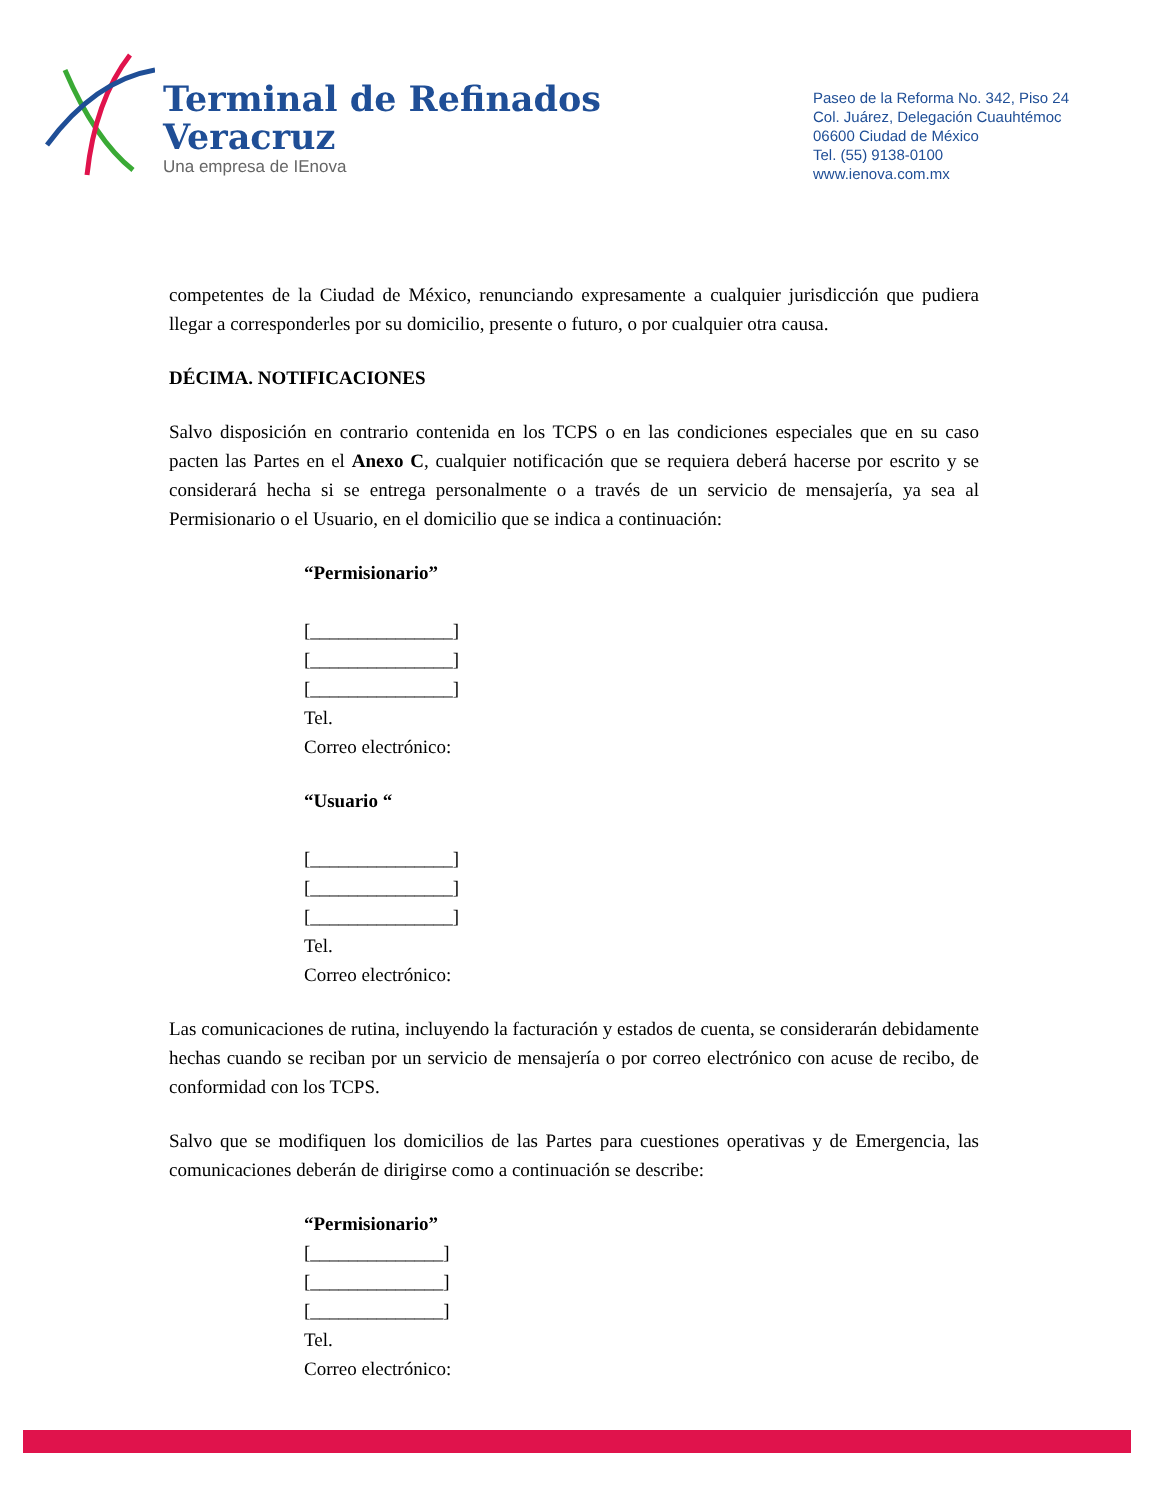Terminal de Refinados
Veracruz
Una empresa de IEnova
Paseo de la Reforma No. 342, Piso 24
Col. Juárez, Delegación Cuauhtémoc
06600 Ciudad de México
Tel. (55) 9138-0100
www.ienova.com.mx
competentes de la Ciudad de México, renunciando expresamente a cualquier jurisdicción que pudiera llegar a corresponderles por su domicilio, presente o futuro, o por cualquier otra causa.
DÉCIMA. NOTIFICACIONES
Salvo disposición en contrario contenida en los TCPS o en las condiciones especiales que en su caso pacten las Partes en el Anexo C, cualquier notificación que se requiera deberá hacerse por escrito y se considerará hecha si se entrega personalmente o a través de un servicio de mensajería, ya sea al Permisionario o el Usuario, en el domicilio que se indica a continuación:
“Permisionario”
[_______________]
[_______________]
[_______________]
Tel.
Correo electrónico:
“Usuario “
[_______________]
[_______________]
[_______________]
Tel.
Correo electrónico:
Las comunicaciones de rutina, incluyendo la facturación y estados de cuenta, se considerarán debidamente hechas cuando se reciban por un servicio de mensajería o por correo electrónico con acuse de recibo, de conformidad con los TCPS.
Salvo que se modifiquen los domicilios de las Partes para cuestiones operativas y de Emergencia, las comunicaciones deberán de dirigirse como a continuación se describe:
“Permisionario”
[______________]
[______________]
[______________]
Tel.
Correo electrónico: